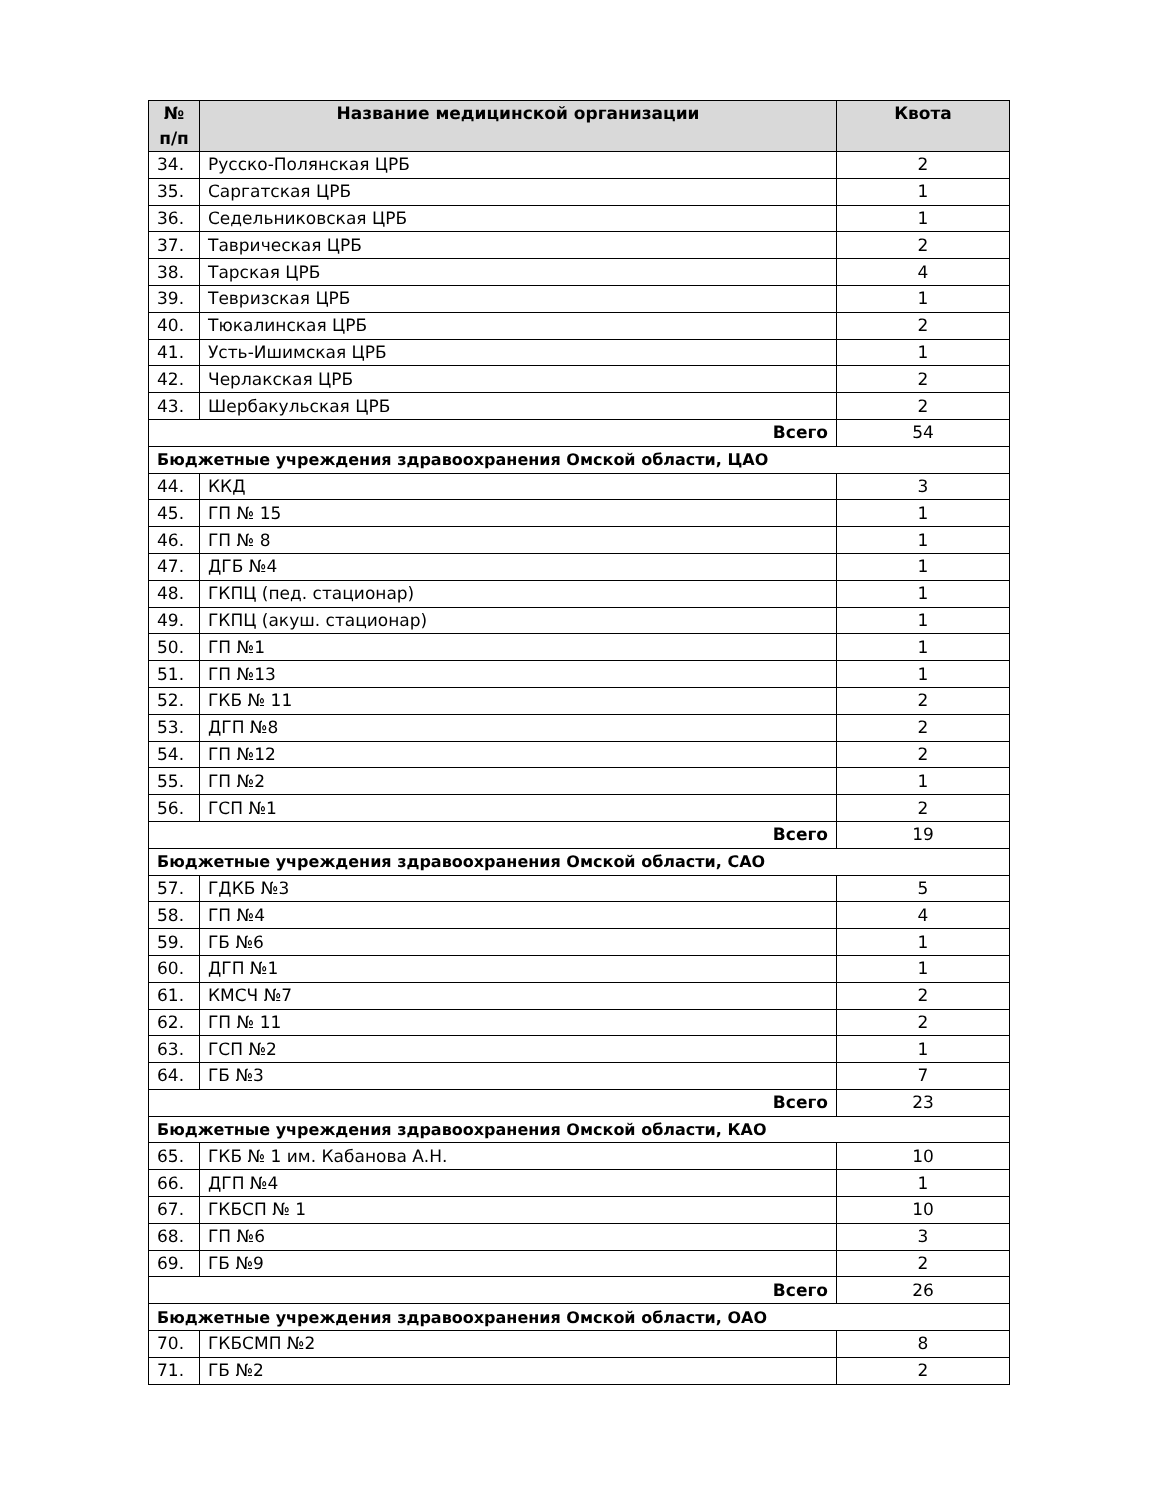| № п/п | Название медицинской организации | Квота |
| --- | --- | --- |
| 34. | Русско-Полянская ЦРБ | 2 |
| 35. | Саргатская ЦРБ | 1 |
| 36. | Седельниковская ЦРБ | 1 |
| 37. | Таврическая ЦРБ | 2 |
| 38. | Тарская ЦРБ | 4 |
| 39. | Тевризская ЦРБ | 1 |
| 40. | Тюкалинская ЦРБ | 2 |
| 41. | Усть-Ишимская ЦРБ | 1 |
| 42. | Черлакская ЦРБ | 2 |
| 43. | Шербакульская ЦРБ | 2 |
| Всего | | 54 |
| Бюджетные учреждения здравоохранения Омской области, ЦАО | | |
| 44. | ККД | 3 |
| 45. | ГП № 15 | 1 |
| 46. | ГП № 8 | 1 |
| 47. | ДГБ №4 | 1 |
| 48. | ГКПЦ (пед. стационар) | 1 |
| 49. | ГКПЦ (акуш. стационар) | 1 |
| 50. | ГП №1 | 1 |
| 51. | ГП №13 | 1 |
| 52. | ГКБ № 11 | 2 |
| 53. | ДГП №8 | 2 |
| 54. | ГП №12 | 2 |
| 55. | ГП №2 | 1 |
| 56. | ГСП №1 | 2 |
| Всего | | 19 |
| Бюджетные учреждения здравоохранения Омской области, САО | | |
| 57. | ГДКБ №3 | 5 |
| 58. | ГП №4 | 4 |
| 59. | ГБ №6 | 1 |
| 60. | ДГП №1 | 1 |
| 61. | КМСЧ №7 | 2 |
| 62. | ГП № 11 | 2 |
| 63. | ГСП №2 | 1 |
| 64. | ГБ №3 | 7 |
| Всего | | 23 |
| Бюджетные учреждения здравоохранения Омской области, КАО | | |
| 65. | ГКБ № 1 им. Кабанова А.Н. | 10 |
| 66. | ДГП №4 | 1 |
| 67. | ГКБСП № 1 | 10 |
| 68. | ГП №6 | 3 |
| 69. | ГБ №9 | 2 |
| Всего | | 26 |
| Бюджетные учреждения здравоохранения Омской области, ОАО | | |
| 70. | ГКБСМП №2 | 8 |
| 71. | ГБ №2 | 2 |